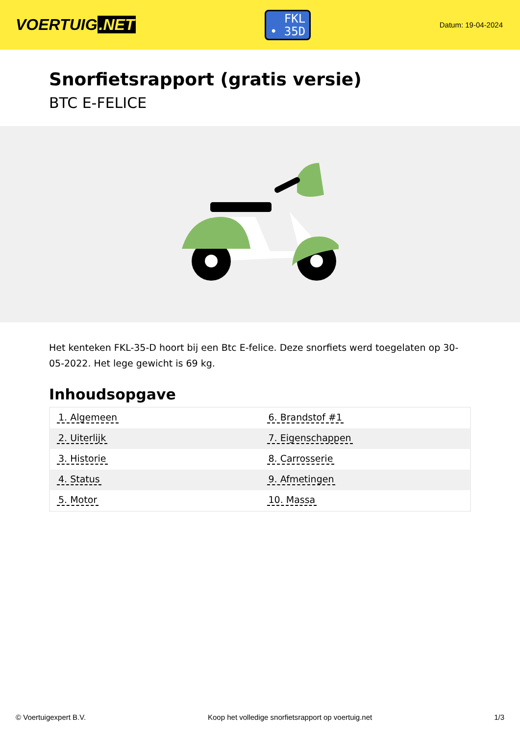VOERTUIG.NET
FKL
• 35D
Datum: 19-04-2024
Snorfietsrapport (gratis versie)
BTC E-FELICE
Het kenteken FKL-35-D hoort bij een Btc E-felice. Deze snorfiets werd toegelaten op 30-05-2022. Het lege gewicht is 69 kg.
Inhoudsopgave
| 1. Algemeen | 6. Brandstof #1 |
| 2. Uiterlijk | 7. Eigenschappen |
| 3. Historie | 8. Carrosserie |
| 4. Status | 9. Afmetingen |
| 5. Motor | 10. Massa |
© Voertuigexpert B.V. Koop het volledige snorfietsrapport op voertuig.net
1/3